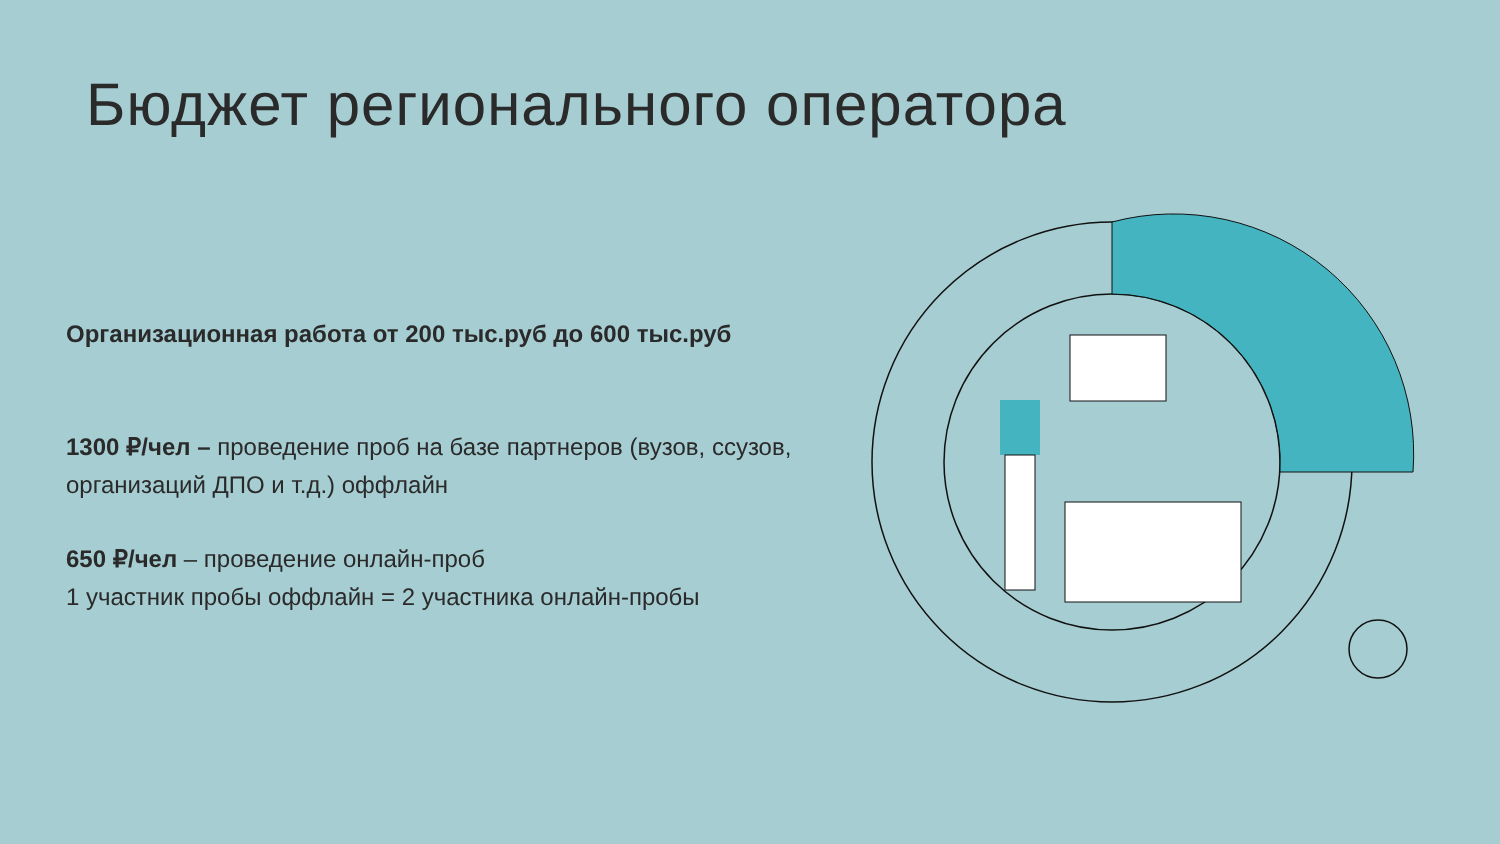Бюджет регионального оператора
Организационная работа от 200 тыс.руб до 600 тыс.руб
1300 ₽/чел – проведение проб на базе партнеров (вузов, ссузов, организаций ДПО и т.д.) оффлайн
650 ₽/чел – проведение онлайн-проб
1 участник пробы оффлайн = 2 участника онлайн-пробы